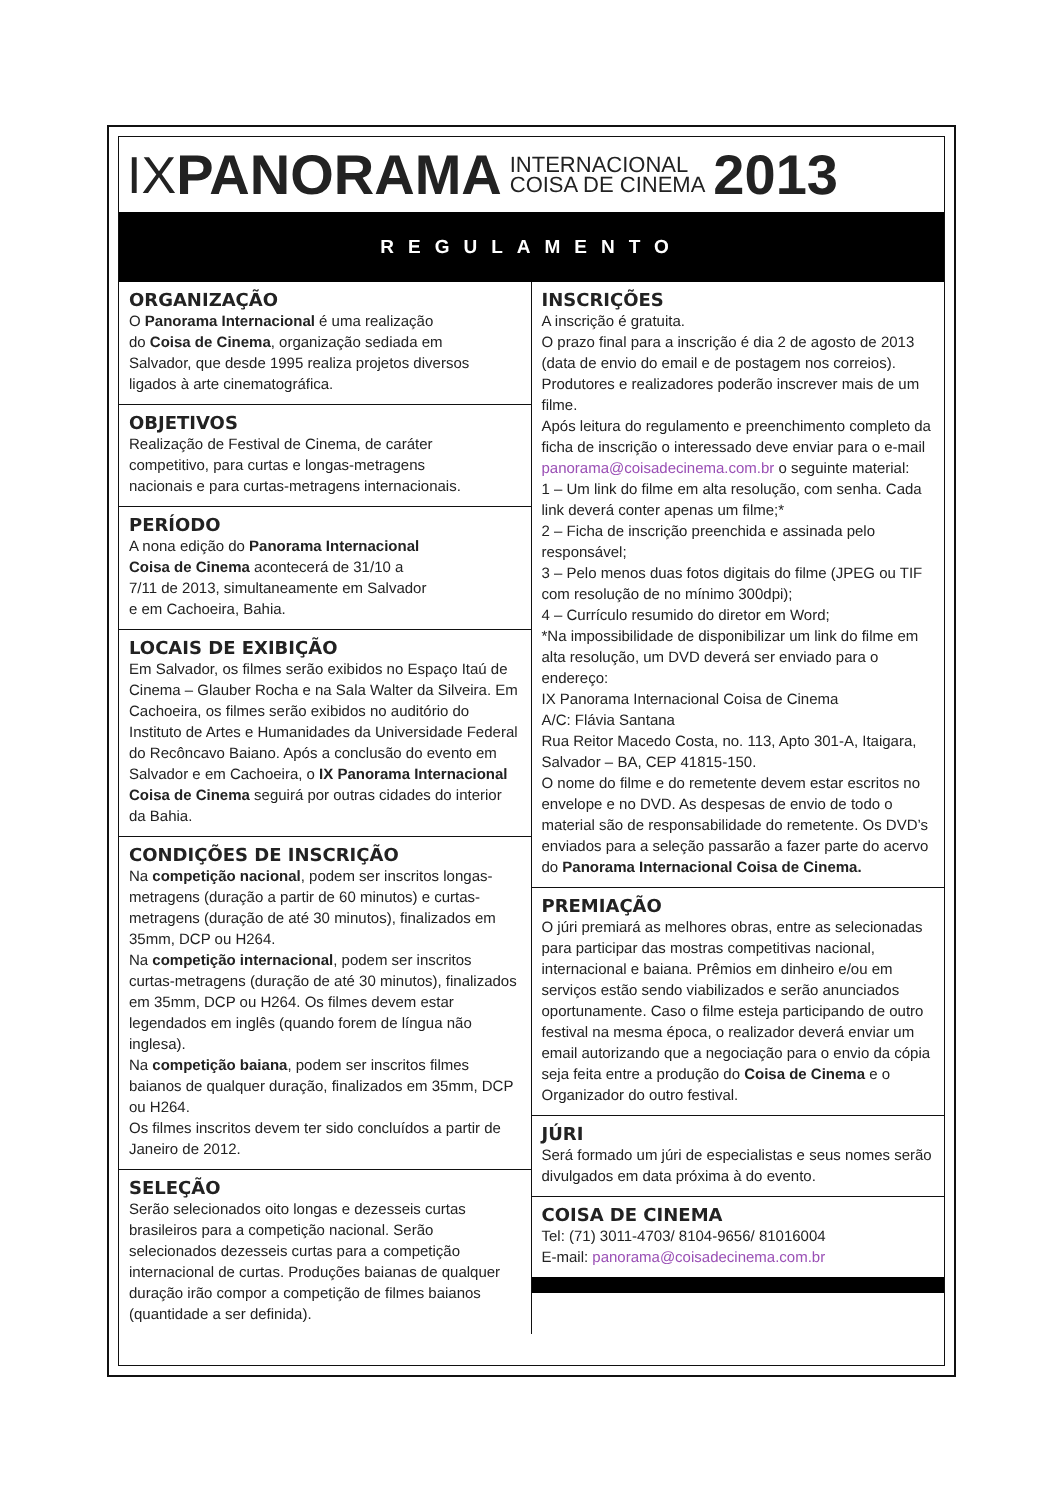IX PANORAMA INTERNACIONAL
COISA DE CINEMA 2013
REGULAMENTO
ORGANIZAÇÃO
O Panorama Internacional é uma realização
do Coisa de Cinema, organização sediada em
Salvador, que desde 1995 realiza projetos diversos
ligados à arte cinematográfica.
OBJETIVOS
Realização de Festival de Cinema, de caráter
competitivo, para curtas e longas-metragens
nacionais e para curtas-metragens internacionais.
PERÍODO
A nona edição do Panorama Internacional
Coisa de Cinema acontecerá de 31/10 a
7/11 de 2013, simultaneamente em Salvador
e em Cachoeira, Bahia.
LOCAIS DE EXIBIÇÃO
Em Salvador, os filmes serão exibidos no Espaço Itaú de Cinema – Glauber Rocha e na Sala Walter da Silveira. Em Cachoeira, os filmes serão exibidos no auditório do Instituto de Artes e Humanidades da Universidade Federal do Recôncavo Baiano. Após a conclusão do evento em Salvador e em Cachoeira, o IX Panorama Internacional Coisa de Cinema seguirá por outras cidades do interior da Bahia.
CONDIÇÕES DE INSCRIÇÃO
Na competição nacional, podem ser inscritos longas-metragens (duração a partir de 60 minutos) e curtas-metragens (duração de até 30 minutos), finalizados em 35mm, DCP ou H264.
Na competição internacional, podem ser inscritos curtas-metragens (duração de até 30 minutos), finalizados em 35mm, DCP ou H264. Os filmes devem estar legendados em inglês (quando forem de língua não inglesa).
Na competição baiana, podem ser inscritos filmes baianos de qualquer duração, finalizados em 35mm, DCP ou H264.
Os filmes inscritos devem ter sido concluídos a partir de Janeiro de 2012.
SELEÇÃO
Serão selecionados oito longas e dezesseis curtas brasileiros para a competição nacional. Serão selecionados dezesseis curtas para a competição internacional de curtas. Produções baianas de qualquer duração irão compor a competição de filmes baianos (quantidade a ser definida).
INSCRIÇÕES
A inscrição é gratuita.
O prazo final para a inscrição é dia 2 de agosto de 2013 (data de envio do email e de postagem nos correios). Produtores e realizadores poderão inscrever mais de um filme.
Após leitura do regulamento e preenchimento completo da ficha de inscrição o interessado deve enviar para o e-mail panorama@coisadecinema.com.br o seguinte material:
1 – Um link do filme em alta resolução, com senha. Cada link deverá conter apenas um filme;*
2 – Ficha de inscrição preenchida e assinada pelo responsável;
3 – Pelo menos duas fotos digitais do filme (JPEG ou TIF com resolução de no mínimo 300dpi);
4 – Currículo resumido do diretor em Word;
*Na impossibilidade de disponibilizar um link do filme em alta resolução, um DVD deverá ser enviado para o endereço:
IX Panorama Internacional Coisa de Cinema
A/C: Flávia Santana
Rua Reitor Macedo Costa, no. 113, Apto 301-A, Itaigara, Salvador – BA, CEP 41815-150.
O nome do filme e do remetente devem estar escritos no envelope e no DVD. As despesas de envio de todo o material são de responsabilidade do remetente. Os DVD’s enviados para a seleção passarão a fazer parte do acervo do Panorama Internacional Coisa de Cinema.
PREMIAÇÃO
O júri premiará as melhores obras, entre as selecionadas para participar das mostras competitivas nacional, internacional e baiana. Prêmios em dinheiro e/ou em serviços estão sendo viabilizados e serão anunciados oportunamente. Caso o filme esteja participando de outro festival na mesma época, o realizador deverá enviar um email autorizando que a negociação para o envio da cópia seja feita entre a produção do Coisa de Cinema e o Organizador do outro festival.
JÚRI
Será formado um júri de especialistas e seus nomes serão divulgados em data próxima à do evento.
COISA DE CINEMA
Tel: (71) 3011-4703/ 8104-9656/ 81016004
E-mail: panorama@coisadecinema.com.br